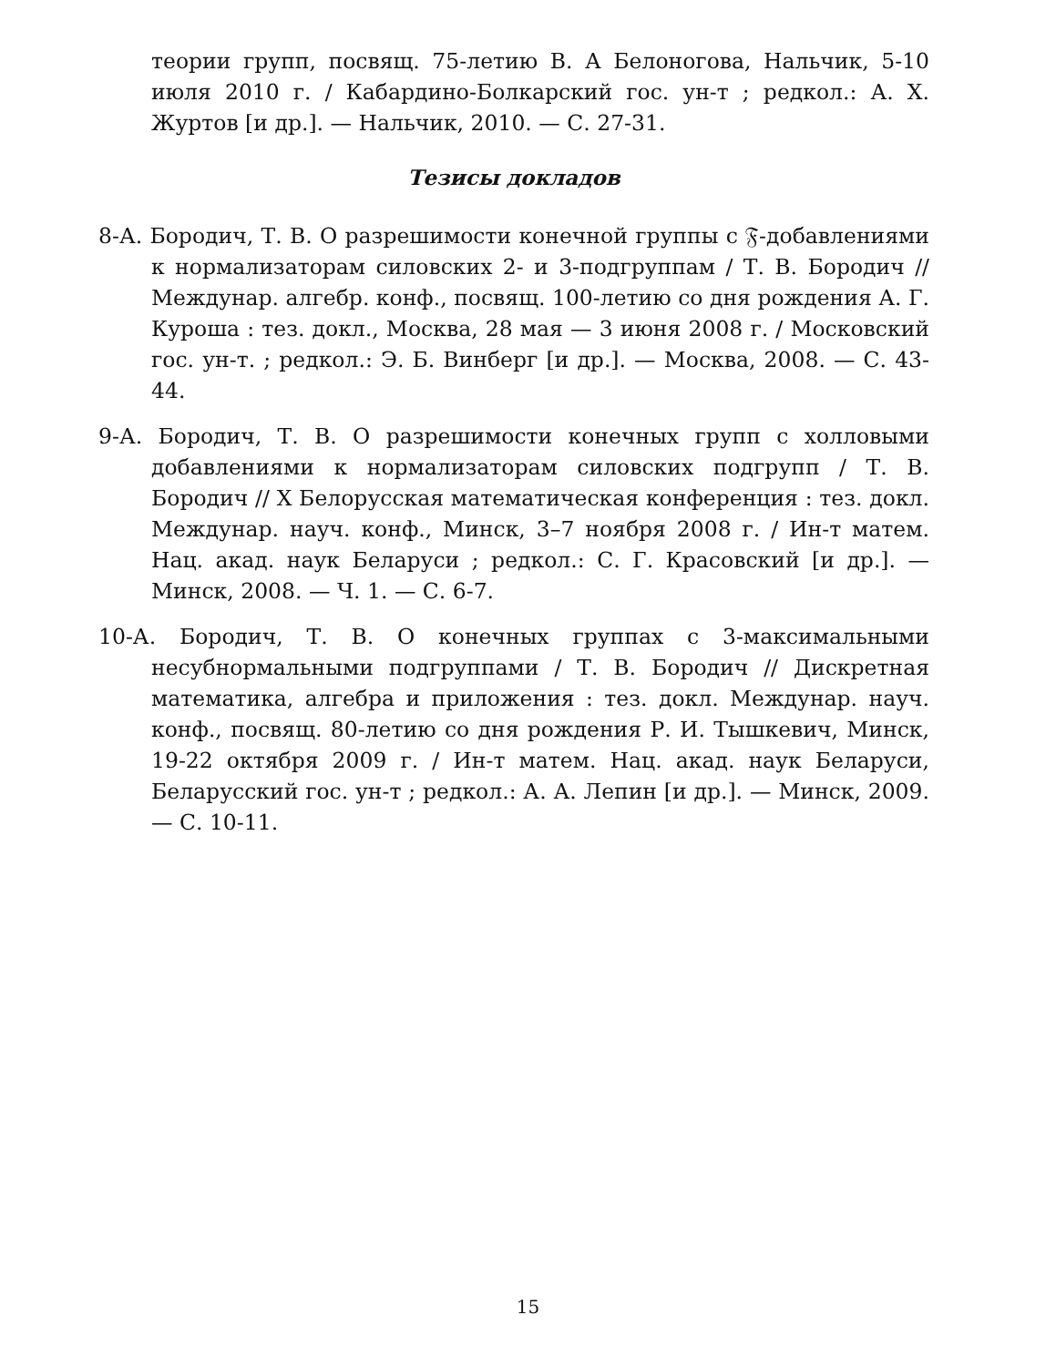теории групп, посвящ. 75-летию В. А Белоногова, Нальчик, 5-10 июля 2010 г. / Кабардино-Болкарский гос. ун-т ; редкол.: А. Х. Журтов [и др.]. — Нальчик, 2010. — С. 27-31.
Тезисы докладов
8-А. Бородич, Т. В. О разрешимости конечной группы с 𝔉-добавлениями к нормализаторам силовских 2- и 3-подгруппам / Т. В. Бородич // Междунар. алгебр. конф., посвящ. 100-летию со дня рождения А. Г. Куроша : тез. докл., Москва, 28 мая — 3 июня 2008 г. / Московский гос. ун-т. ; редкол.: Э. Б. Винберг [и др.]. — Москва, 2008. — С. 43-44.
9-А. Бородич, Т. В. О разрешимости конечных групп с холловыми добавлениями к нормализаторам силовских подгрупп / Т. В. Бородич // X Белорусская математическая конференция : тез. докл. Междунар. науч. конф., Минск, 3–7 ноября 2008 г. / Ин-т матем. Нац. акад. наук Беларуси ; редкол.: С. Г. Красовский [и др.]. — Минск, 2008. — Ч. 1. — С. 6-7.
10-А. Бородич, Т. В. О конечных группах с 3-максимальными несубнормальными подгруппами / Т. В. Бородич // Дискретная математика, алгебра и приложения : тез. докл. Междунар. науч. конф., посвящ. 80-летию со дня рождения Р. И. Тышкевич, Минск, 19-22 октября 2009 г. / Ин-т матем. Нац. акад. наук Беларуси, Беларусский гос. ун-т ; редкол.: А. А. Лепин [и др.]. — Минск, 2009. — С. 10-11.
15